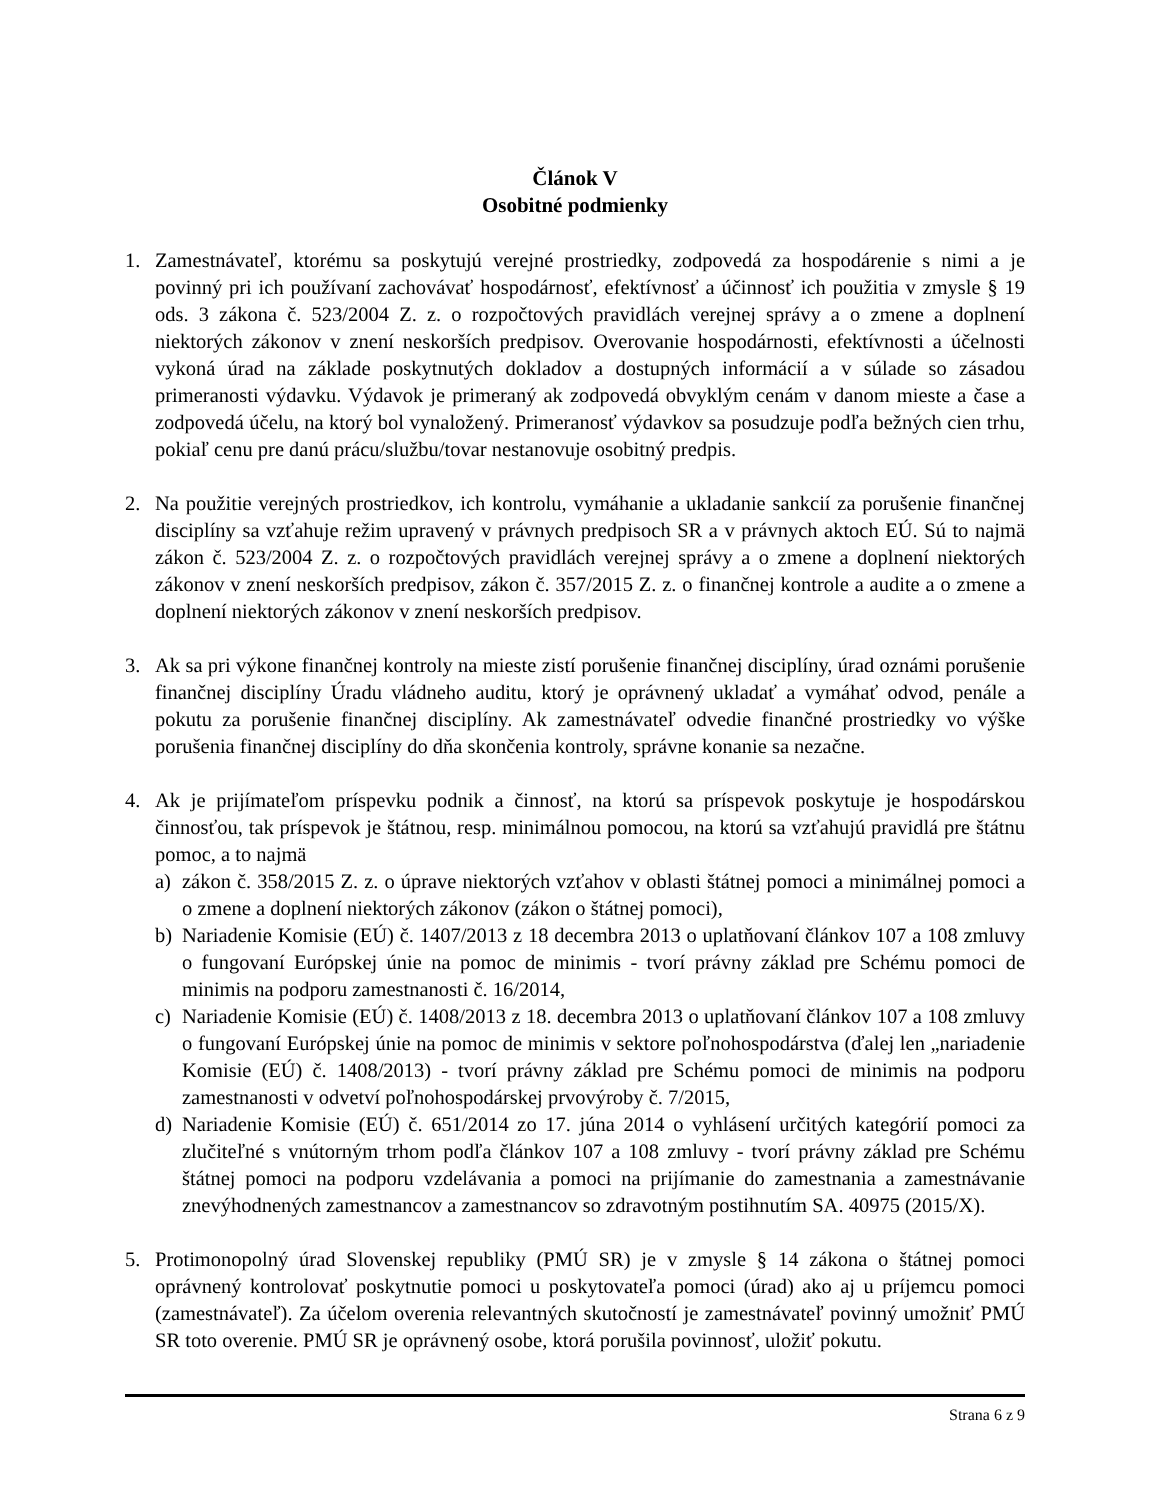Článok V
Osobitné podmienky
1. Zamestnávateľ, ktorému sa poskytujú verejné prostriedky, zodpovedá za hospodárenie s nimi a je povinný pri ich používaní zachovávať hospodárnosť, efektívnosť a účinnosť ich použitia v zmysle § 19 ods. 3 zákona č. 523/2004 Z. z. o rozpočtových pravidlách verejnej správy a o zmene a doplnení niektorých zákonov v znení neskorších predpisov. Overovanie hospodárnosti, efektívnosti a účelnosti vykoná úrad na základe poskytnutých dokladov a dostupných informácií a v súlade so zásadou primeranosti výdavku. Výdavok je primeraný ak zodpovedá obvyklým cenám v danom mieste a čase a zodpovedá účelu, na ktorý bol vynaložený. Primeranosť výdavkov sa posudzuje podľa bežných cien trhu, pokiaľ cenu pre danú prácu/službu/tovar nestanovuje osobitný predpis.
2. Na použitie verejných prostriedkov, ich kontrolu, vymáhanie a ukladanie sankcií za porušenie finančnej disciplíny sa vzťahuje režim upravený v právnych predpisoch SR a v právnych aktoch EÚ. Sú to najmä zákon č. 523/2004 Z. z. o rozpočtových pravidlách verejnej správy a o zmene a doplnení niektorých zákonov v znení neskorších predpisov, zákon č. 357/2015 Z. z. o finančnej kontrole a audite a o zmene a doplnení niektorých zákonov v znení neskorších predpisov.
3. Ak sa pri výkone finančnej kontroly na mieste zistí porušenie finančnej disciplíny, úrad oznámi porušenie finančnej disciplíny Úradu vládneho auditu, ktorý je oprávnený ukladať a vymáhať odvod, penále a pokutu za porušenie finančnej disciplíny. Ak zamestnávateľ odvedie finančné prostriedky vo výške porušenia finančnej disciplíny do dňa skončenia kontroly, správne konanie sa nezačne.
4. Ak je prijímateľom príspevku podnik a činnosť, na ktorú sa príspevok poskytuje je hospodárskou činnosťou, tak príspevok je štátnou, resp. minimálnou pomocou, na ktorú sa vzťahujú pravidlá pre štátnu pomoc, a to najmä
a) zákon č. 358/2015 Z. z. o úprave niektorých vzťahov v oblasti štátnej pomoci a minimálnej pomoci a o zmene a doplnení niektorých zákonov (zákon o štátnej pomoci),
b) Nariadenie Komisie (EÚ) č. 1407/2013 z 18 decembra 2013 o uplatňovaní článkov 107 a 108 zmluvy o fungovaní Európskej únie na pomoc de minimis - tvorí právny základ pre Schému pomoci de minimis na podporu zamestnanosti č. 16/2014,
c) Nariadenie Komisie (EÚ) č. 1408/2013 z 18. decembra 2013 o uplatňovaní článkov 107 a 108 zmluvy o fungovaní Európskej únie na pomoc de minimis v sektore poľnohospodárstva (ďalej len „nariadenie Komisie (EÚ) č. 1408/2013) - tvorí právny základ pre Schému pomoci de minimis na podporu zamestnanosti v odvetví poľnohospodárskej prvovýroby č. 7/2015,
d) Nariadenie Komisie (EÚ) č. 651/2014 zo 17. júna 2014 o vyhlásení určitých kategórií pomoci za zlučiteľné s vnútorným trhom podľa článkov 107 a 108 zmluvy - tvorí právny základ pre Schému štátnej pomoci na podporu vzdelávania a pomoci na prijímanie do zamestnania a zamestnávanie znevýhodnených zamestnancov a zamestnancov so zdravotným postihnutím SA. 40975 (2015/X).
5. Protimonopolný úrad Slovenskej republiky (PMÚ SR) je v zmysle § 14 zákona o štátnej pomoci oprávnený kontrolovať poskytnutie pomoci u poskytovateľa pomoci (úrad) ako aj u príjemcu pomoci (zamestnávateľ). Za účelom overenia relevantných skutočností je zamestnávateľ povinný umožniť PMÚ SR toto overenie. PMÚ SR je oprávnený osobe, ktorá porušila povinnosť, uložiť pokutu.
Strana 6 z 9